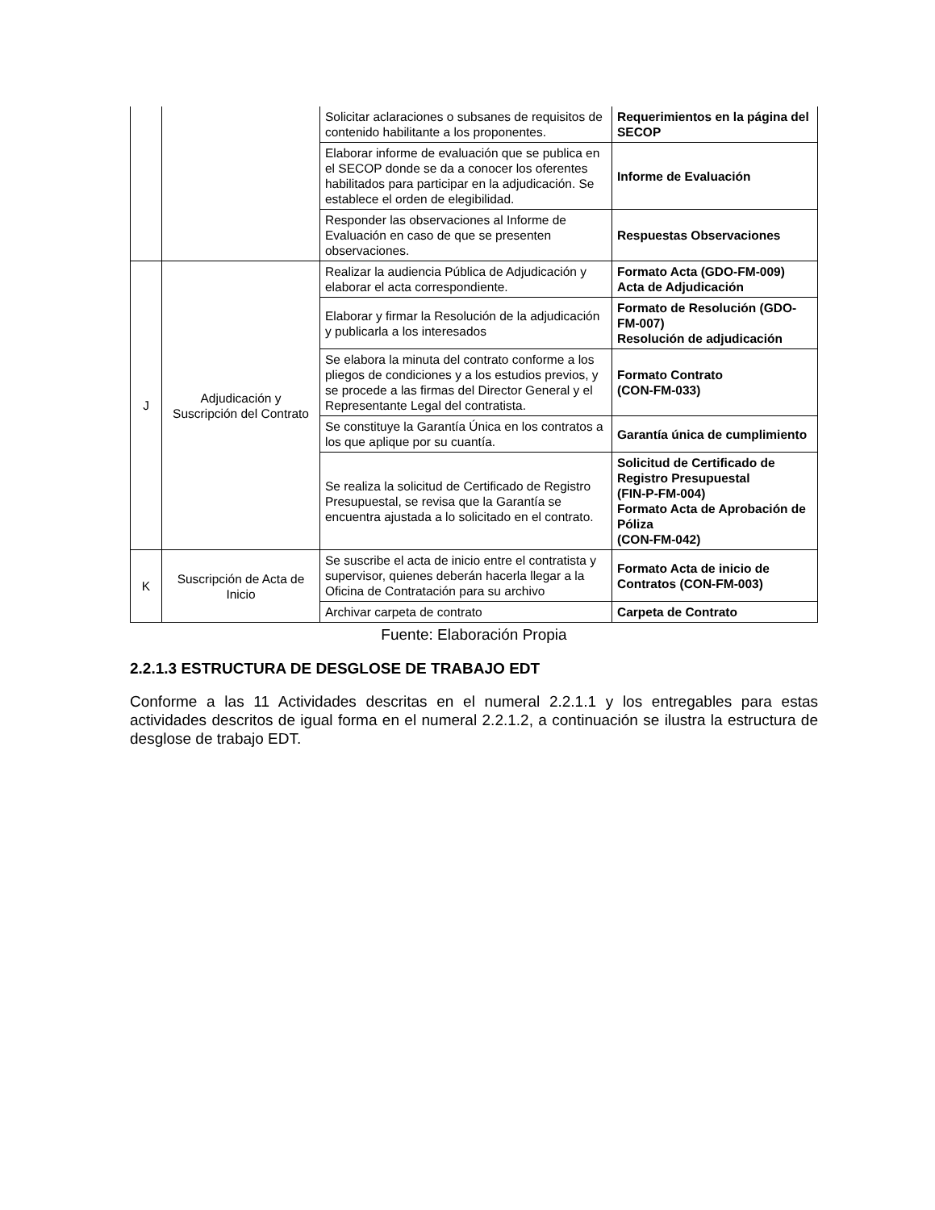| | | Solicitar aclaraciones o subsanes de requisitos de contenido habilitante a los proponentes. | Requerimientos en la página del SECOP |
| | | Elaborar informe de evaluación que se publica en el SECOP donde se da a conocer los oferentes habilitados para participar en la adjudicación. Se establece el orden de elegibilidad. | Informe de Evaluación |
| | | Responder las observaciones al Informe de Evaluación en caso de que se presenten observaciones. | Respuestas Observaciones |
| J | Adjudicación y Suscripción del Contrato | Realizar la audiencia Pública de Adjudicación y elaborar el acta correspondiente. | Formato Acta (GDO-FM-009) Acta de Adjudicación |
| | | Elaborar y firmar la Resolución de la adjudicación y publicarla a los interesados | Formato de Resolución (GDO-FM-007) Resolución de adjudicación |
| | | Se elabora la minuta del contrato conforme a los pliegos de condiciones y a los estudios previos, y se procede a las firmas del Director General y el Representante Legal del contratista. | Formato Contrato (CON-FM-033) |
| | | Se constituye la Garantía Única en los contratos a los que aplique por su cuantía. | Garantía única de cumplimiento |
| | | Se realiza la solicitud de Certificado de Registro Presupuestal, se revisa que la Garantía se encuentra ajustada a lo solicitado en el contrato. | Solicitud de Certificado de Registro Presupuestal (FIN-P-FM-004) Formato Acta de Aprobación de Póliza (CON-FM-042) |
| K | Suscripción de Acta de Inicio | Se suscribe el acta de inicio entre el contratista y supervisor, quienes deberán hacerla llegar a la Oficina de Contratación para su archivo | Formato Acta de inicio de Contratos (CON-FM-003) |
| | | Archivar carpeta de contrato | Carpeta de Contrato |
Fuente: Elaboración Propia
2.2.1.3 ESTRUCTURA DE DESGLOSE DE TRABAJO EDT
Conforme a las 11 Actividades descritas en el numeral 2.2.1.1 y los entregables para estas actividades descritos de igual forma en el numeral 2.2.1.2, a continuación se ilustra la estructura de desglose de trabajo EDT.